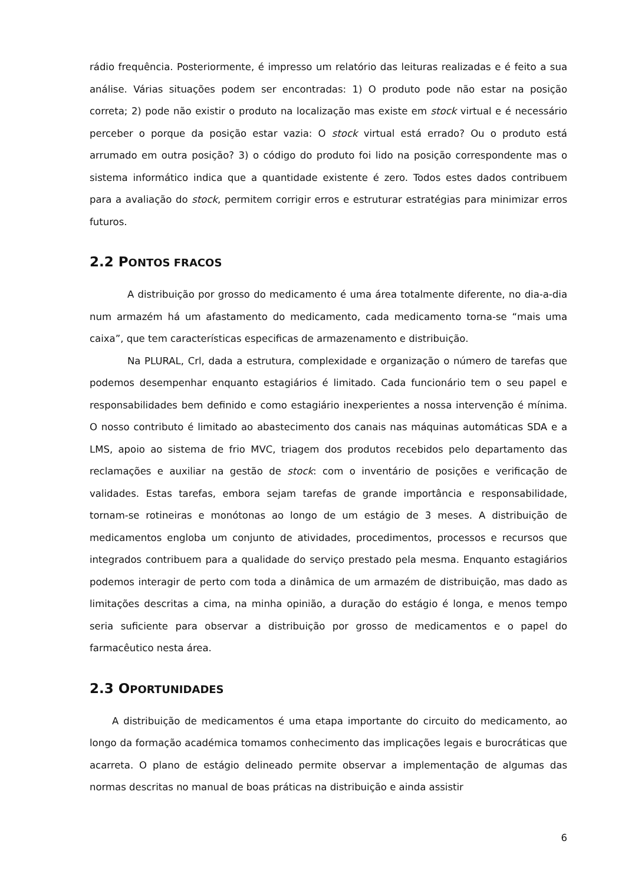rádio frequência. Posteriormente, é impresso um relatório das leituras realizadas e é feito a sua análise. Várias situações podem ser encontradas: 1) O produto pode não estar na posição correta; 2) pode não existir o produto na localização mas existe em stock virtual e é necessário perceber o porque da posição estar vazia: O stock virtual está errado? Ou o produto está arrumado em outra posição? 3) o código do produto foi lido na posição correspondente mas o sistema informático indica que a quantidade existente é zero. Todos estes dados contribuem para a avaliação do stock, permitem corrigir erros e estruturar estratégias para minimizar erros futuros.
2.2 PONTOS FRACOS
A distribuição por grosso do medicamento é uma área totalmente diferente, no dia-a-dia num armazém há um afastamento do medicamento, cada medicamento torna-se “mais uma caixa”, que tem características especificas de armazenamento e distribuição.
Na PLURAL, Crl, dada a estrutura, complexidade e organização o número de tarefas que podemos desempenhar enquanto estagiários é limitado. Cada funcionário tem o seu papel e responsabilidades bem definido e como estagiário inexperientes a nossa intervenção é mínima. O nosso contributo é limitado ao abastecimento dos canais nas máquinas automáticas SDA e a LMS, apoio ao sistema de frio MVC, triagem dos produtos recebidos pelo departamento das reclamações e auxiliar na gestão de stock: com o inventário de posições e verificação de validades. Estas tarefas, embora sejam tarefas de grande importância e responsabilidade, tornam-se rotineiras e monótonas ao longo de um estágio de 3 meses. A distribuição de medicamentos engloba um conjunto de atividades, procedimentos, processos e recursos que integrados contribuem para a qualidade do serviço prestado pela mesma. Enquanto estagiários podemos interagir de perto com toda a dinâmica de um armazém de distribuição, mas dado as limitações descritas a cima, na minha opinião, a duração do estágio é longa, e menos tempo seria suficiente para observar a distribuição por grosso de medicamentos e o papel do farmacêutico nesta área.
2.3 OPORTUNIDADES
A distribuição de medicamentos é uma etapa importante do circuito do medicamento, ao longo da formação académica tomamos conhecimento das implicações legais e burocráticas que acarreta. O plano de estágio delineado permite observar a implementação de algumas das normas descritas no manual de boas práticas na distribuição e ainda assistir
6